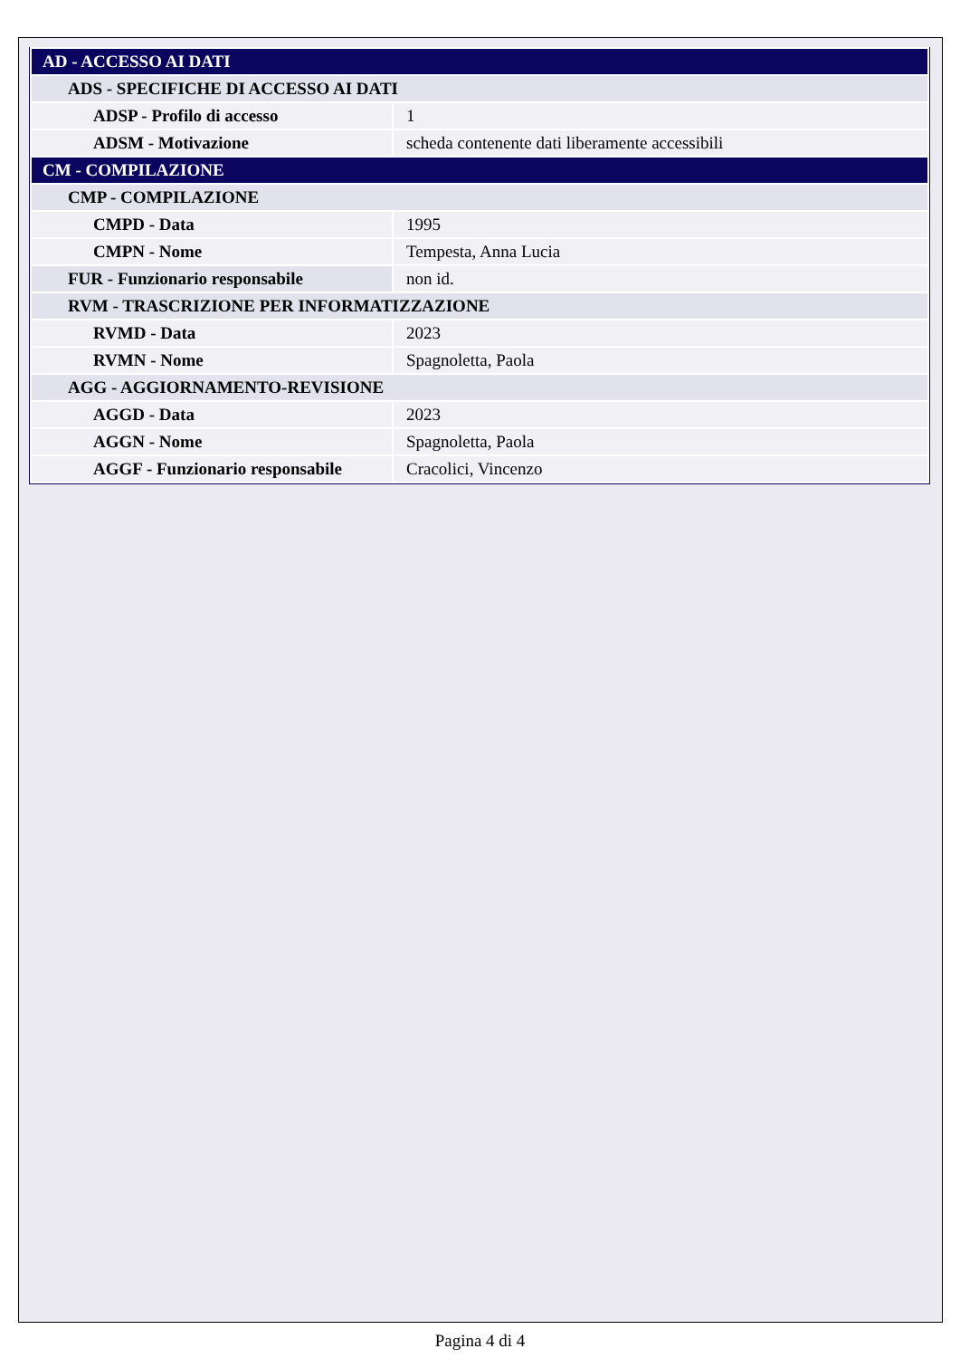| AD - ACCESSO AI DATI | |
| ADS - SPECIFICHE DI ACCESSO AI DATI | |
| ADSP - Profilo di accesso | 1 |
| ADSM - Motivazione | scheda contenente dati liberamente accessibili |
| CM - COMPILAZIONE | |
| CMP - COMPILAZIONE | |
| CMPD - Data | 1995 |
| CMPN - Nome | Tempesta, Anna Lucia |
| FUR - Funzionario responsabile | non id. |
| RVM - TRASCRIZIONE PER INFORMATIZZAZIONE | |
| RVMD - Data | 2023 |
| RVMN - Nome | Spagnoletta, Paola |
| AGG - AGGIORNAMENTO-REVISIONE | |
| AGGD - Data | 2023 |
| AGGN - Nome | Spagnoletta, Paola |
| AGGF - Funzionario responsabile | Cracolici, Vincenzo |
Pagina 4 di 4